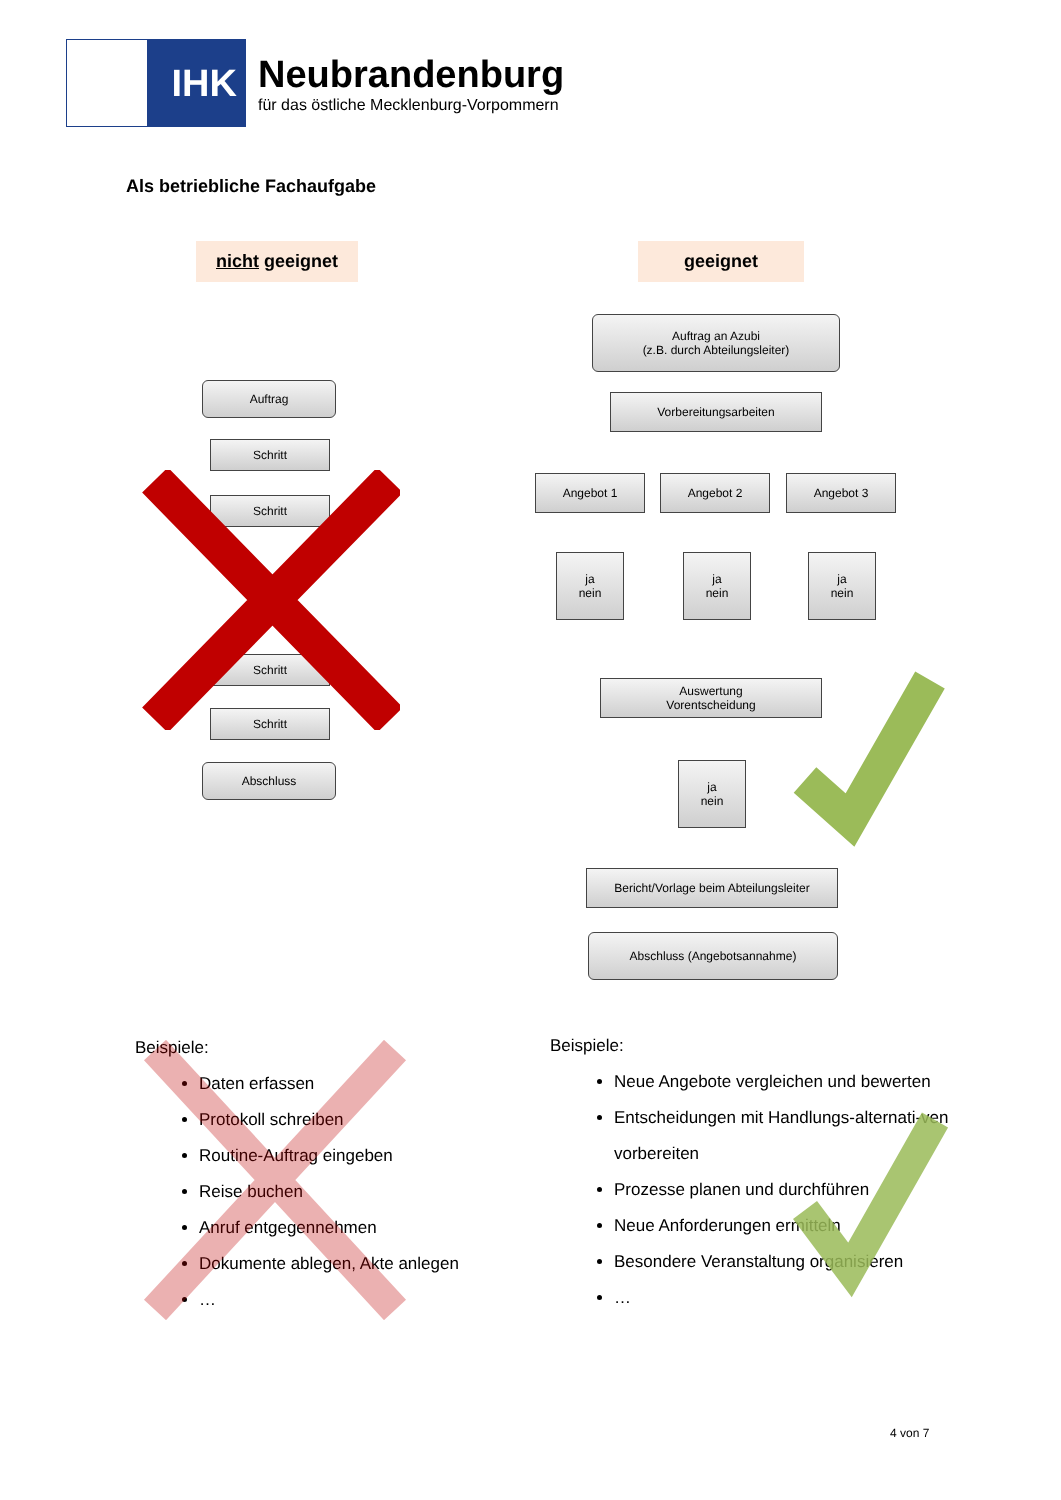IHK
Neubrandenburg
für das östliche Mecklenburg-Vorpommern
Als betriebliche Fachaufgabe
nicht geeignet geeignet
Auftrag
Schritt
Schritt
Schritt
Schritt
Abschluss
Auftrag an Azubi
(z.B. durch Abteilungsleiter)
Vorbereitungsarbeiten
Angebot 1 Angebot 2 Angebot 3
ja
nein
ja
nein
ja
nein
Auswertung
Vorentscheidung
ja
nein
Bericht/Vorlage beim Abteilungsleiter
Abschluss (Angebotsannahme)
Beispiele:
Daten erfassen
Protokoll schreiben
Routine-Auftrag eingeben
Reise buchen
Anruf entgegennehmen
Dokumente ablegen, Akte anlegen
…
Beispiele:
Neue Angebote vergleichen und bewerten
Entscheidungen mit Handlungs-alternati-ven vorbereiten
Prozesse planen und durchführen
Neue Anforderungen ermitteln
Besondere Veranstaltung organisieren
…
4 von 7